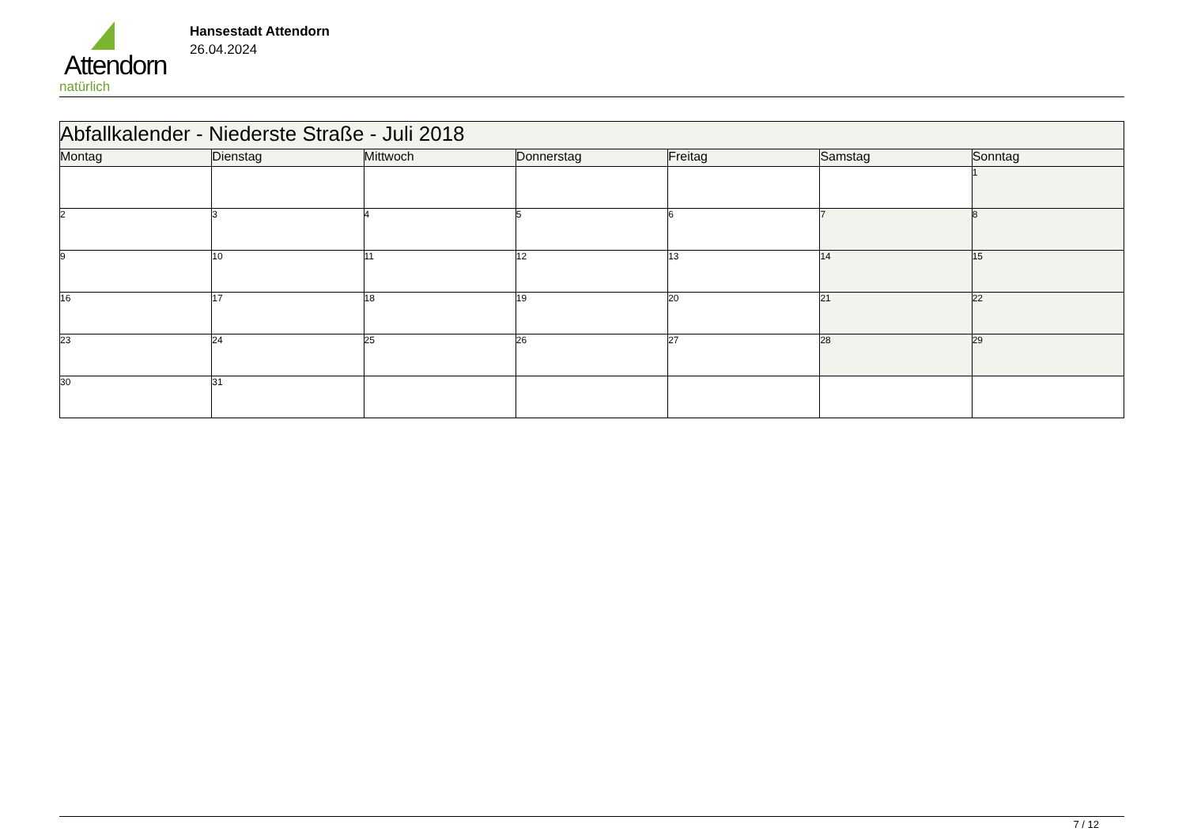Attendorn
natürlich
Hansestadt Attendorn
26.04.2024
| Abfallkalender - Niederste Straße - Juli 2018 | | | | | | |
| Montag | Dienstag | Mittwoch | Donnerstag | Freitag | Samstag | Sonntag |
| | | | | | | 1 |
| 2 | 3 | 4 | 5 | 6 | 7 | 8 |
| 9 | 10 | 11 | 12 | 13 | 14 | 15 |
| 16 | 17 | 18 | 19 | 20 | 21 | 22 |
| 23 | 24 | 25 | 26 | 27 | 28 | 29 |
| 30 | 31 | | | | | |
7 / 12